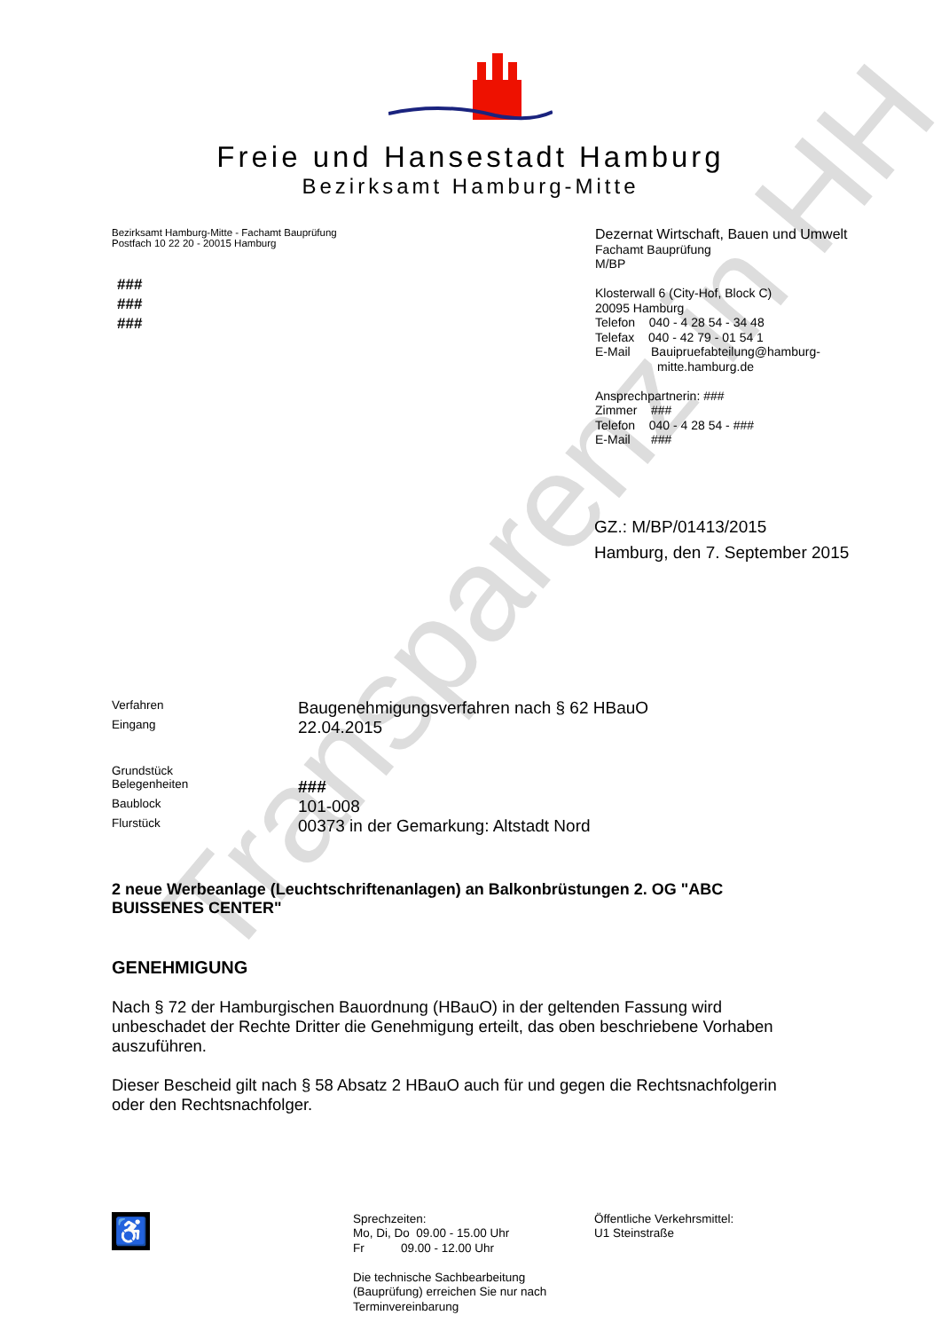Transparenz in HH
Freie und Hansestadt Hamburg
Bezirksamt Hamburg-Mitte
Bezirksamt Hamburg-Mitte - Fachamt Bauprüfung
Postfach 10 22 20 - 20015 Hamburg
###
###
###
Dezernat Wirtschaft, Bauen und Umwelt
Fachamt Bauprüfung
M/BP
Klosterwall 6 (City-Hof, Block C)
20095 Hamburg
Telefon 040 - 4 28 54 - 34 48
Telefax 040 - 42 79 - 01 54 1
E-Mail Bauipruefabteilung@hamburg-
mitte.hamburg.de
Ansprechpartnerin: ###
Zimmer ###
Telefon 040 - 4 28 54 - ###
E-Mail ###
GZ.: M/BP/01413/2015
Hamburg, den 7. September 2015
| Verfahren | Baugenehmigungsverfahren nach § 62 HBauO |
| Eingang | 22.04.2015 |
| Grundstück | |
| Belegenheiten | ### |
| Baublock | 101-008 |
| Flurstück | 00373 in der Gemarkung: Altstadt Nord |
2 neue Werbeanlage (Leuchtschriftenanlagen) an Balkonbrüstungen 2. OG "ABC BUISSENES CENTER"
GENEHMIGUNG
Nach § 72 der Hamburgischen Bauordnung (HBauO) in der geltenden Fassung wird unbeschadet der Rechte Dritter die Genehmigung erteilt, das oben beschriebene Vorhaben auszuführen.
Dieser Bescheid gilt nach § 58 Absatz 2 HBauO auch für und gegen die Rechtsnachfolgerin oder den Rechtsnachfolger.
♿
Sprechzeiten:
Mo, Di, Do 09.00 - 15.00 Uhr
Fr 09.00 - 12.00 Uhr
Die technische Sachbearbeitung
(Bauprüfung) erreichen Sie nur nach
Terminvereinbarung
Öffentliche Verkehrsmittel:
U1 Steinstraße